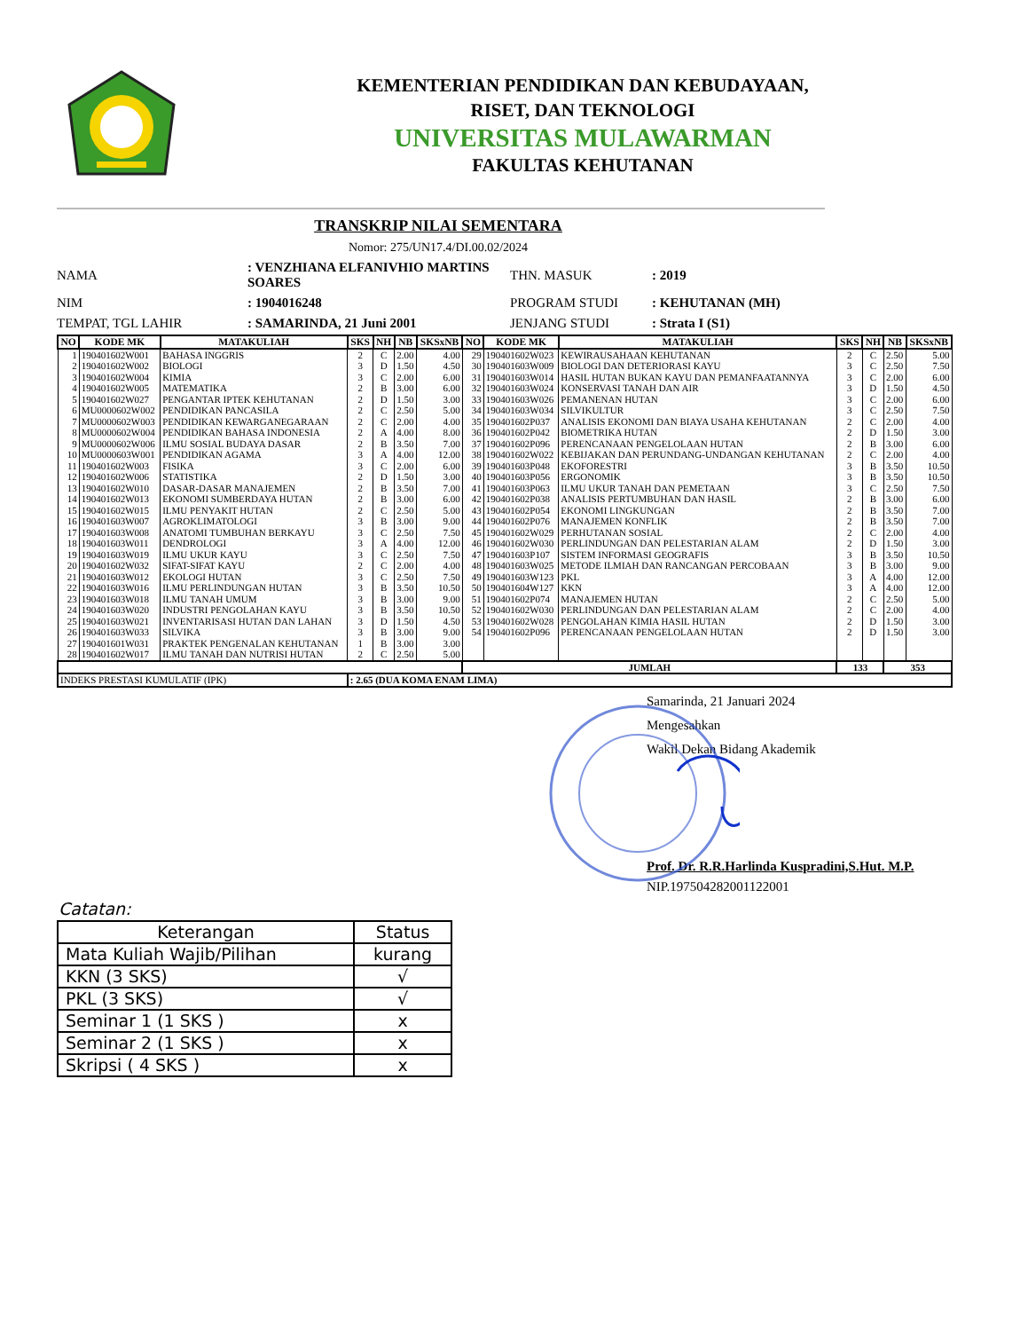KEMENTERIAN PENDIDIKAN DAN KEBUDAYAAN,
RISET, DAN TEKNOLOGI
UNIVERSITAS MULAWARMAN
FAKULTAS KEHUTANAN
TRANSKRIP NILAI SEMENTARA
Nomor: 275/UN17.4/DI.00.02/2024
NAMA
: VENZHIANA ELFANIVHIO MARTINS SOARES
THN. MASUK
: 2019
NIM
: 1904016248
PROGRAM STUDI
: KEHUTANAN (MH)
TEMPAT, TGL LAHIR
: SAMARINDA, 21 Juni 2001
JENJANG STUDI
: Strata I (S1)
| NO | KODE MK | MATAKULIAH | SKS | NH | NB | SKSxNB | NO | KODE MK | MATAKULIAH | SKS | NH | NB | SKSxNB |
| --- | --- | --- | --- | --- | --- | --- | --- | --- | --- | --- | --- | --- | --- |
| 1 | 190401602W001 | BAHASA INGGRIS | 2 | C | 2.00 | 4.00 | 29 | 190401602W023 | KEWIRAUSAHAAN KEHUTANAN | 2 | C | 2.50 | 5.00 |
| 2 | 190401602W002 | BIOLOGI | 3 | D | 1.50 | 4.50 | 30 | 190401603W009 | BIOLOGI DAN DETERIORASI KAYU | 3 | C | 2.50 | 7.50 |
| 3 | 190401602W004 | KIMIA | 3 | C | 2.00 | 6.00 | 31 | 190401603W014 | HASIL HUTAN BUKAN KAYU DAN PEMANFAATANNYA | 3 | C | 2.00 | 6.00 |
| 4 | 190401602W005 | MATEMATIKA | 2 | B | 3.00 | 6.00 | 32 | 190401603W024 | KONSERVASI TANAH DAN AIR | 3 | D | 1.50 | 4.50 |
| 5 | 190401602W027 | PENGANTAR IPTEK KEHUTANAN | 2 | D | 1.50 | 3.00 | 33 | 190401603W026 | PEMANENAN HUTAN | 3 | C | 2.00 | 6.00 |
| 6 | MU0000602W002 | PENDIDIKAN PANCASILA | 2 | C | 2.50 | 5.00 | 34 | 190401603W034 | SILVIKULTUR | 3 | C | 2.50 | 7.50 |
| 7 | MU0000602W003 | PENDIDIKAN KEWARGANEGARAAN | 2 | C | 2.00 | 4.00 | 35 | 190401602P037 | ANALISIS EKONOMI DAN BIAYA USAHA KEHUTANAN | 2 | C | 2.00 | 4.00 |
| 8 | MU0000602W004 | PENDIDIKAN BAHASA INDONESIA | 2 | A | 4.00 | 8.00 | 36 | 190401602P042 | BIOMETRIKA HUTAN | 2 | D | 1.50 | 3.00 |
| 9 | MU0000602W006 | ILMU SOSIAL BUDAYA DASAR | 2 | B | 3.50 | 7.00 | 37 | 190401602P096 | PERENCANAAN PENGELOLAAN HUTAN | 2 | B | 3.00 | 6.00 |
| 10 | MU0000603W001 | PENDIDIKAN AGAMA | 3 | A | 4.00 | 12.00 | 38 | 190401602W022 | KEBIJAKAN DAN PERUNDANG-UNDANGAN KEHUTANAN | 2 | C | 2.00 | 4.00 |
| 11 | 190401602W003 | FISIKA | 3 | C | 2.00 | 6.00 | 39 | 190401603P048 | EKOFORESTRI | 3 | B | 3.50 | 10.50 |
| 12 | 190401602W006 | STATISTIKA | 2 | D | 1.50 | 3.00 | 40 | 190401603P056 | ERGONOMIK | 3 | B | 3.50 | 10.50 |
| 13 | 190401602W010 | DASAR-DASAR MANAJEMEN | 2 | B | 3.50 | 7.00 | 41 | 190401603P063 | ILMU UKUR TANAH DAN PEMETAAN | 3 | C | 2.50 | 7.50 |
| 14 | 190401602W013 | EKONOMI SUMBERDAYA HUTAN | 2 | B | 3.00 | 6.00 | 42 | 190401602P038 | ANALISIS PERTUMBUHAN DAN HASIL | 2 | B | 3.00 | 6.00 |
| 15 | 190401602W015 | ILMU PENYAKIT HUTAN | 2 | C | 2.50 | 5.00 | 43 | 190401602P054 | EKONOMI LINGKUNGAN | 2 | B | 3.50 | 7.00 |
| 16 | 190401603W007 | AGROKLIMATOLOGI | 3 | B | 3.00 | 9.00 | 44 | 190401602P076 | MANAJEMEN KONFLIK | 2 | B | 3.50 | 7.00 |
| 17 | 190401603W008 | ANATOMI TUMBUHAN BERKAYU | 3 | C | 2.50 | 7.50 | 45 | 190401602W029 | PERHUTANAN SOSIAL | 2 | C | 2.00 | 4.00 |
| 18 | 190401603W011 | DENDROLOGI | 3 | A | 4.00 | 12.00 | 46 | 190401602W030 | PERLINDUNGAN DAN PELESTARIAN ALAM | 2 | D | 1.50 | 3.00 |
| 19 | 190401603W019 | ILMU UKUR KAYU | 3 | C | 2.50 | 7.50 | 47 | 190401603P107 | SISTEM INFORMASI GEOGRAFIS | 3 | B | 3.50 | 10.50 |
| 20 | 190401602W032 | SIFAT-SIFAT KAYU | 2 | C | 2.00 | 4.00 | 48 | 190401603W025 | METODE ILMIAH DAN RANCANGAN PERCOBAAN | 3 | B | 3.00 | 9.00 |
| 21 | 190401603W012 | EKOLOGI HUTAN | 3 | C | 2.50 | 7.50 | 49 | 190401603W123 | PKL | 3 | A | 4.00 | 12.00 |
| 22 | 190401603W016 | ILMU PERLINDUNGAN HUTAN | 3 | B | 3.50 | 10.50 | 50 | 190401604W127 | KKN | 3 | A | 4.00 | 12.00 |
| 23 | 190401603W018 | ILMU TANAH UMUM | 3 | B | 3.00 | 9.00 | 51 | 190401602P074 | MANAJEMEN HUTAN | 2 | C | 2.50 | 5.00 |
| 24 | 190401603W020 | INDUSTRI PENGOLAHAN KAYU | 3 | B | 3.50 | 10.50 | 52 | 190401602W030 | PERLINDUNGAN DAN PELESTARIAN ALAM | 2 | C | 2.00 | 4.00 |
| 25 | 190401603W021 | INVENTARISASI HUTAN DAN LAHAN | 3 | D | 1.50 | 4.50 | 53 | 190401602W028 | PENGOLAHAN KIMIA HASIL HUTAN | 2 | D | 1.50 | 3.00 |
| 26 | 190401603W033 | SILVIKA | 3 | B | 3.00 | 9.00 | 54 | 190401602P096 | PERENCANAAN PENGELOLAAN HUTAN | 2 | D | 1.50 | 3.00 |
| 27 | 190401601W031 | PRAKTEK PENGENALAN KEHUTANAN | 1 | B | 3.00 | 3.00 | | | | | | | |
| 28 | 190401602W017 | ILMU TANAH DAN NUTRISI HUTAN | 2 | C | 2.50 | 5.00 | | | | | | | |
| | | | | | | | JUMLAH | | | 133 | | 353 | |
| INDEKS PRESTASI KUMULATIF (IPK) | | | : 2.65 (DUA KOMA ENAM LIMA) | | | | | | | | | | |
Samarinda, 21 Januari 2024
Mengesahkan
Wakil Dekan Bidang Akademik
Prof. Dr. R.R.Harlinda Kuspradini,S.Hut. M.P.
NIP.197504282001122001
Catatan:
| Keterangan | Status |
| --- | --- |
| Mata Kuliah Wajib/Pilihan | kurang |
| KKN (3 SKS) | √ |
| PKL (3 SKS) | √ |
| Seminar 1 (1 SKS ) | x |
| Seminar 2 (1 SKS ) | x |
| Skripsi ( 4 SKS ) | x |